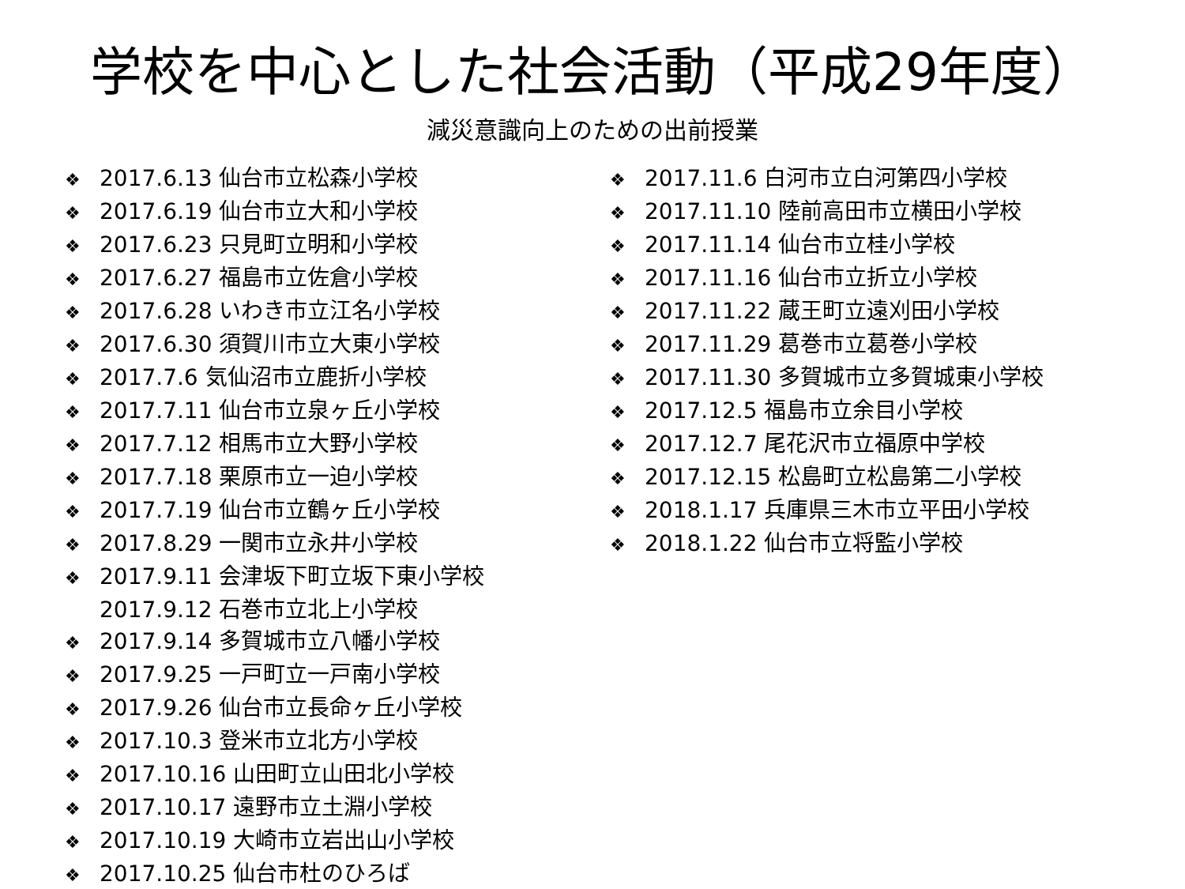学校を中心とした社会活動（平成29年度）
減災意識向上のための出前授業
❖ 2017.6.13 仙台市立松森小学校
❖ 2017.6.19 仙台市立大和小学校
❖ 2017.6.23 只見町立明和小学校
❖ 2017.6.27 福島市立佐倉小学校
❖ 2017.6.28 いわき市立江名小学校
❖ 2017.6.30 須賀川市立大東小学校
❖ 2017.7.6 気仙沼市立鹿折小学校
❖ 2017.7.11 仙台市立泉ヶ丘小学校
❖ 2017.7.12 相馬市立大野小学校
❖ 2017.7.18 栗原市立一迫小学校
❖ 2017.7.19 仙台市立鶴ヶ丘小学校
❖ 2017.8.29 一関市立永井小学校
❖ 2017.9.11 会津坂下町立坂下東小学校
2017.9.12 石巻市立北上小学校
❖ 2017.9.14 多賀城市立八幡小学校
❖ 2017.9.25 一戸町立一戸南小学校
❖ 2017.9.26 仙台市立長命ヶ丘小学校
❖ 2017.10.3 登米市立北方小学校
❖ 2017.10.16 山田町立山田北小学校
❖ 2017.10.17 遠野市立土淵小学校
❖ 2017.10.19 大崎市立岩出山小学校
❖ 2017.10.25 仙台市杜のひろば
❖ 2017.11.6 白河市立白河第四小学校
❖ 2017.11.10 陸前高田市立横田小学校
❖ 2017.11.14 仙台市立桂小学校
❖ 2017.11.16 仙台市立折立小学校
❖ 2017.11.22 蔵王町立遠刈田小学校
❖ 2017.11.29 葛巻市立葛巻小学校
❖ 2017.11.30 多賀城市立多賀城東小学校
❖ 2017.12.5 福島市立余目小学校
❖ 2017.12.7 尾花沢市立福原中学校
❖ 2017.12.15 松島町立松島第二小学校
❖ 2018.1.17 兵庫県三木市立平田小学校
❖ 2018.1.22 仙台市立将監小学校